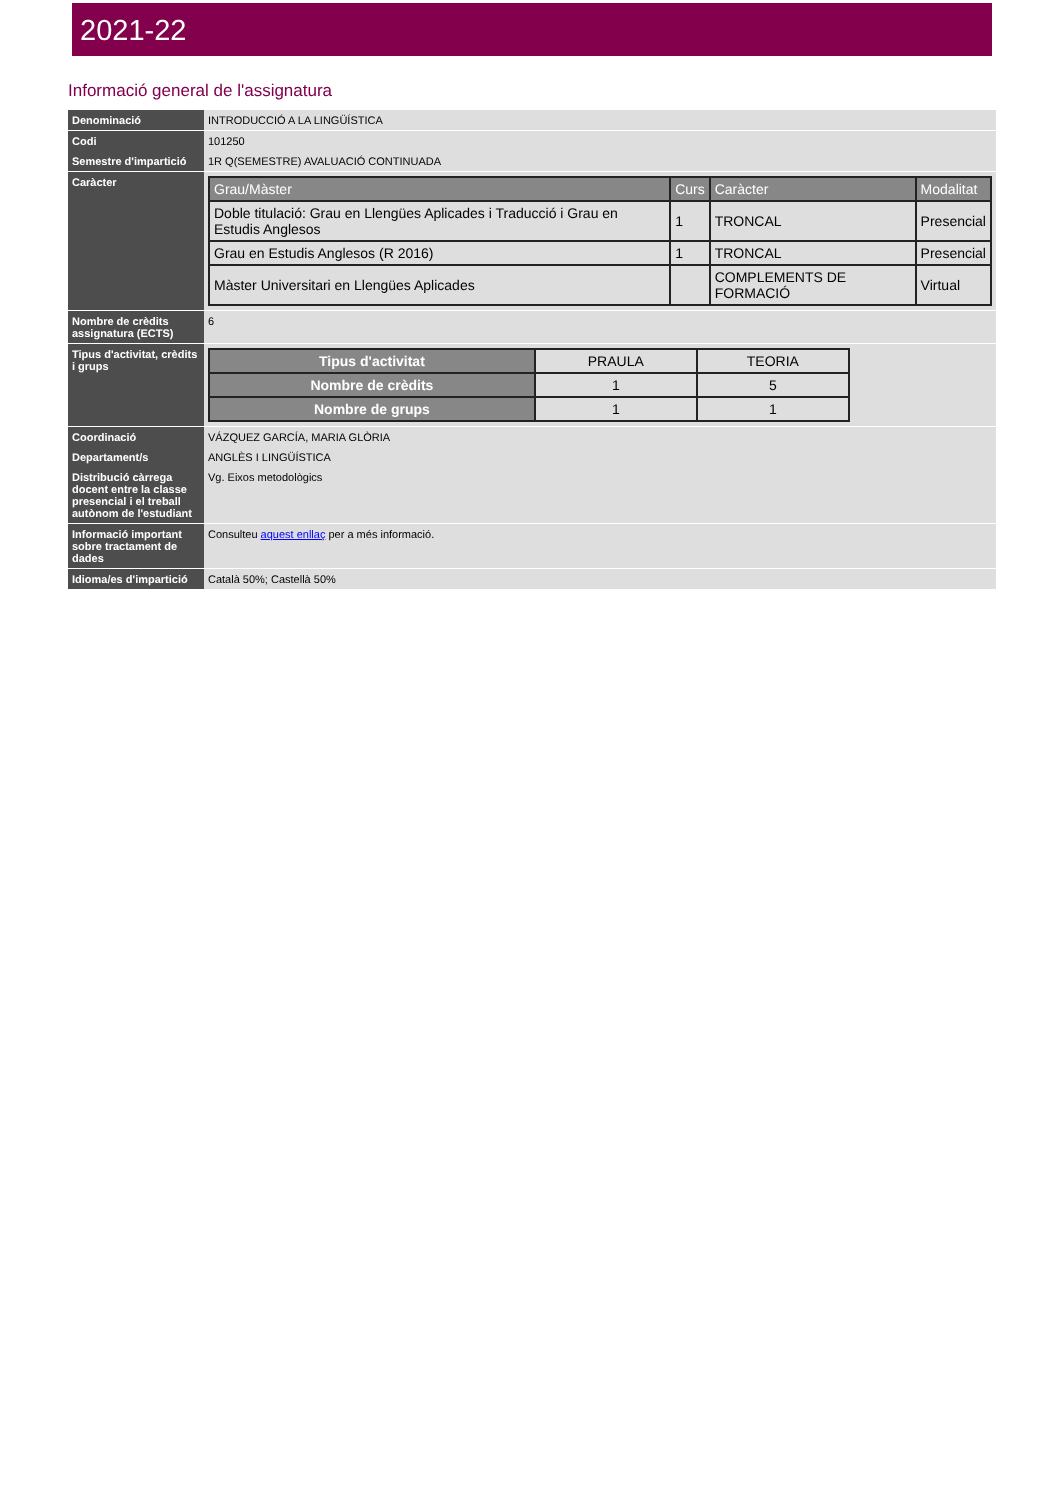2021-22
Informació general de l'assignatura
| Denominació | INTRODUCCIÓ A LA LINGÜÍSTICA |
| Codi | 101250 |
| Semestre d'impartició | 1R Q(SEMESTRE) AVALUACIÓ CONTINUADA |
| Caràcter | / Grau/Màster / Curs / Caràcter / Modalitat / / --- / --- / --- / --- / / Doble titulació: Grau en Llengües Aplicades i Traducció i Grau en Estudis Anglesos / 1 / TRONCAL / Presencial / / Grau en Estudis Anglesos (R 2016) / 1 / TRONCAL / Presencial / / Màster Universitari en Llengües Aplicades / / COMPLEMENTS DE FORMACIÓ / Virtual / |
| Nombre de crèdits assignatura (ECTS) | 6 |
| Tipus d'activitat, crèdits i grups | / Tipus d'activitat / PRAULA / TEORIA / / Nombre de crèdits / 1 / 5 / / Nombre de grups / 1 / 1 / |
| Coordinació | VÁZQUEZ GARCÍA, MARIA GLÒRIA |
| Departament/s | ANGLÈS I LINGÜÍSTICA |
| Distribució càrrega docent entre la classe presencial i el treball autònom de l'estudiant | Vg. Eixos metodològics |
| Informació important sobre tractament de dades | Consulteu aquest enllaç per a més informació. |
| Idioma/es d'impartició | Català 50%; Castellà 50% |